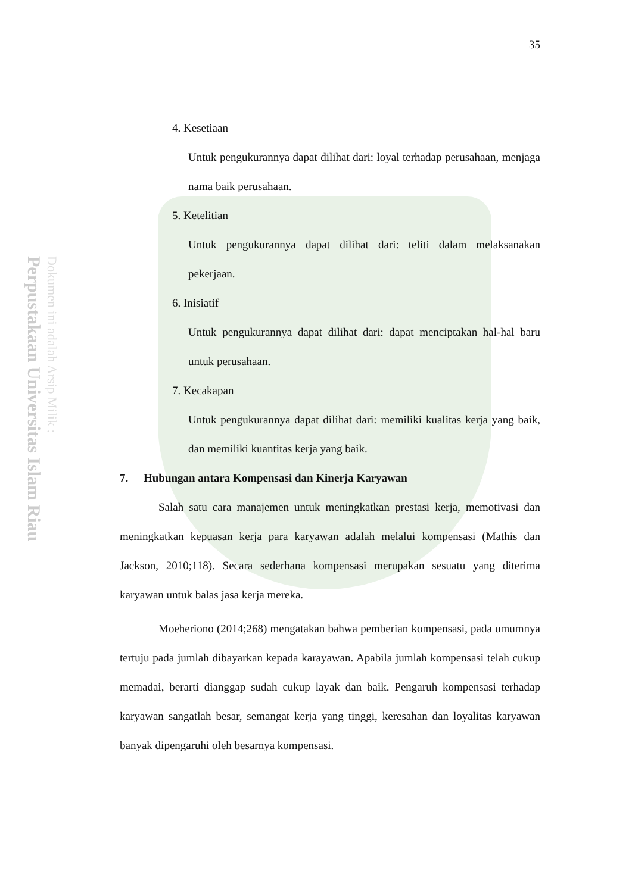Perpustakaan Universitas Islam Riau
Dokumen ini adalah Arsip Milik :
35
4. Kesetiaan
Untuk pengukurannya dapat dilihat dari: loyal terhadap perusahaan, menjaga nama baik perusahaan.
5. Ketelitian
Untuk pengukurannya dapat dilihat dari: teliti dalam melaksanakan pekerjaan.
6. Inisiatif
Untuk pengukurannya dapat dilihat dari: dapat menciptakan hal-hal baru untuk perusahaan.
7. Kecakapan
Untuk pengukurannya dapat dilihat dari: memiliki kualitas kerja yang baik, dan memiliki kuantitas kerja yang baik.
7. Hubungan antara Kompensasi dan Kinerja Karyawan
Salah satu cara manajemen untuk meningkatkan prestasi kerja, memotivasi dan meningkatkan kepuasan kerja para karyawan adalah melalui kompensasi (Mathis dan Jackson, 2010;118). Secara sederhana kompensasi merupakan sesuatu yang diterima karyawan untuk balas jasa kerja mereka.
Moeheriono (2014;268) mengatakan bahwa pemberian kompensasi, pada umumnya tertuju pada jumlah dibayarkan kepada karayawan. Apabila jumlah kompensasi telah cukup memadai, berarti dianggap sudah cukup layak dan baik. Pengaruh kompensasi terhadap karyawan sangatlah besar, semangat kerja yang tinggi, keresahan dan loyalitas karyawan banyak dipengaruhi oleh besarnya kompensasi.